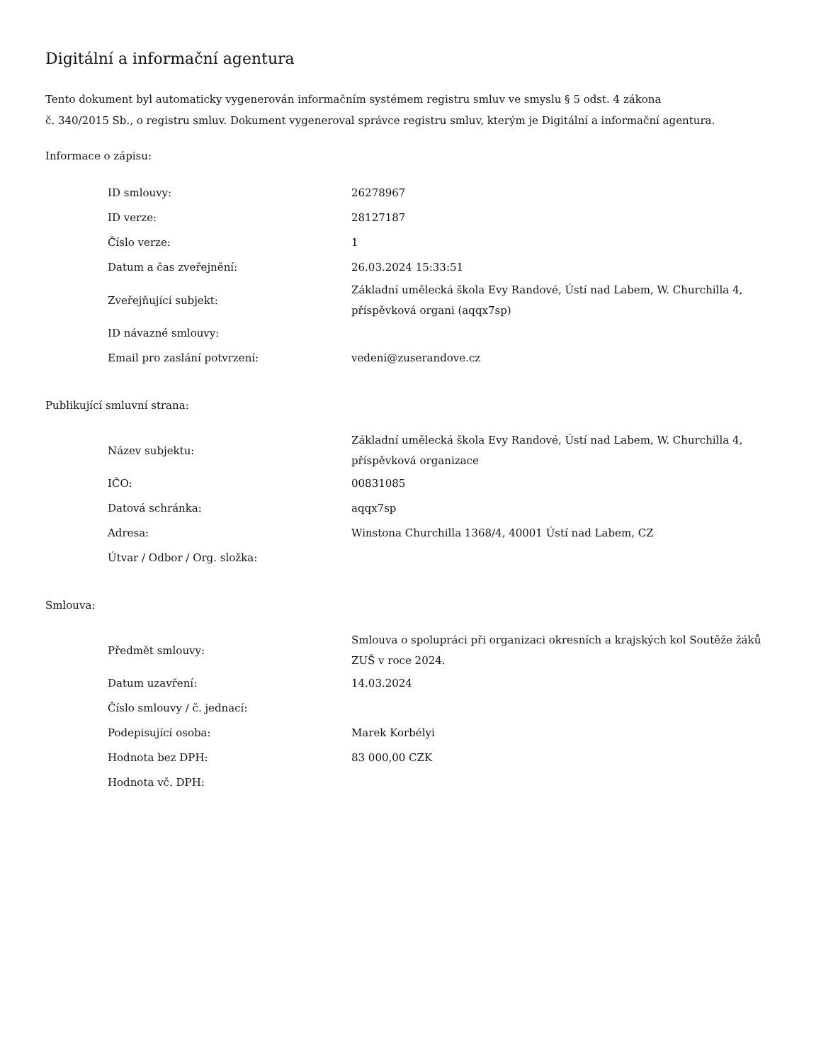Digitální a informační agentura
Tento dokument byl automaticky vygenerován informačním systémem registru smluv ve smyslu § 5 odst. 4 zákona
č. 340/2015 Sb., o registru smluv. Dokument vygeneroval správce registru smluv, kterým je Digitální a informační agentura.
Informace o zápisu:
| ID smlouvy: | 26278967 |
| ID verze: | 28127187 |
| Číslo verze: | 1 |
| Datum a čas zveřejnění: | 26.03.2024 15:33:51 |
| Zveřejňující subjekt: | Základní umělecká škola Evy Randové, Ústí nad Labem, W. Churchilla 4, příspěvková organi (aqqx7sp) |
| ID návazné smlouvy: | |
| Email pro zaslání potvrzení: | vedeni@zuserandove.cz |
Publikující smluvní strana:
| Název subjektu: | Základní umělecká škola Evy Randové, Ústí nad Labem, W. Churchilla 4, příspěvková organizace |
| IČO: | 00831085 |
| Datová schránka: | aqqx7sp |
| Adresa: | Winstona Churchilla 1368/4, 40001 Ústí nad Labem, CZ |
| Útvar / Odbor / Org. složka: | |
Smlouva:
| Předmět smlouvy: | Smlouva o spolupráci při organizaci okresních a krajských kol Soutěže žáků ZUŠ v roce 2024. |
| Datum uzavření: | 14.03.2024 |
| Číslo smlouvy / č. jednací: | |
| Podepisující osoba: | Marek Korbélyi |
| Hodnota bez DPH: | 83 000,00 CZK |
| Hodnota vč. DPH: | |